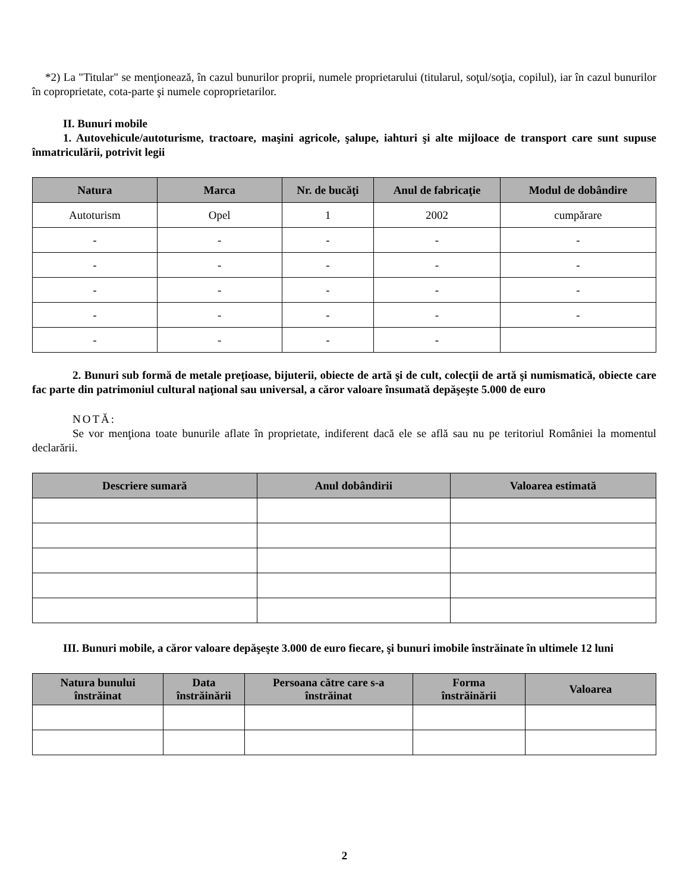*2) La "Titular" se menţionează, în cazul bunurilor proprii, numele proprietarului (titularul, soţul/soţia, copilul), iar în cazul bunurilor în coproprietate, cota-parte şi numele coproprietarilor.
II. Bunuri mobile
1. Autovehicule/autoturisme, tractoare, maşini agricole, şalupe, iahturi şi alte mijloace de transport care sunt supuse înmatriculării, potrivit legii
| Natura | Marca | Nr. de bucăţi | Anul de fabricaţie | Modul de dobândire |
| --- | --- | --- | --- | --- |
| Autoturism | Opel | 1 | 2002 | cumpărare |
| - | - | - | - | - |
| - | - | - | - | - |
| - | - | - | - | - |
| - | - | - | - | - |
| - | - | - | - | |
2. Bunuri sub formă de metale preţioase, bijuterii, obiecte de artă şi de cult, colecţii de artă şi numismatică, obiecte care fac parte din patrimoniul cultural naţional sau universal, a căror valoare însumată depăşeşte 5.000 de euro
NOTĂ:
Se vor menţiona toate bunurile aflate în proprietate, indiferent dacă ele se află sau nu pe teritoriul României la momentul declarării.
| Descriere sumară | Anul dobândirii | Valoarea estimată |
| --- | --- | --- |
III. Bunuri mobile, a căror valoare depăşeşte 3.000 de euro fiecare, şi bunuri imobile înstrăinate în ultimele 12 luni
| Natura bunului înstrăinat | Data înstrăinării | Persoana către care s-a înstrăinat | Forma înstrăinării | Valoarea |
| --- | --- | --- | --- | --- |
2